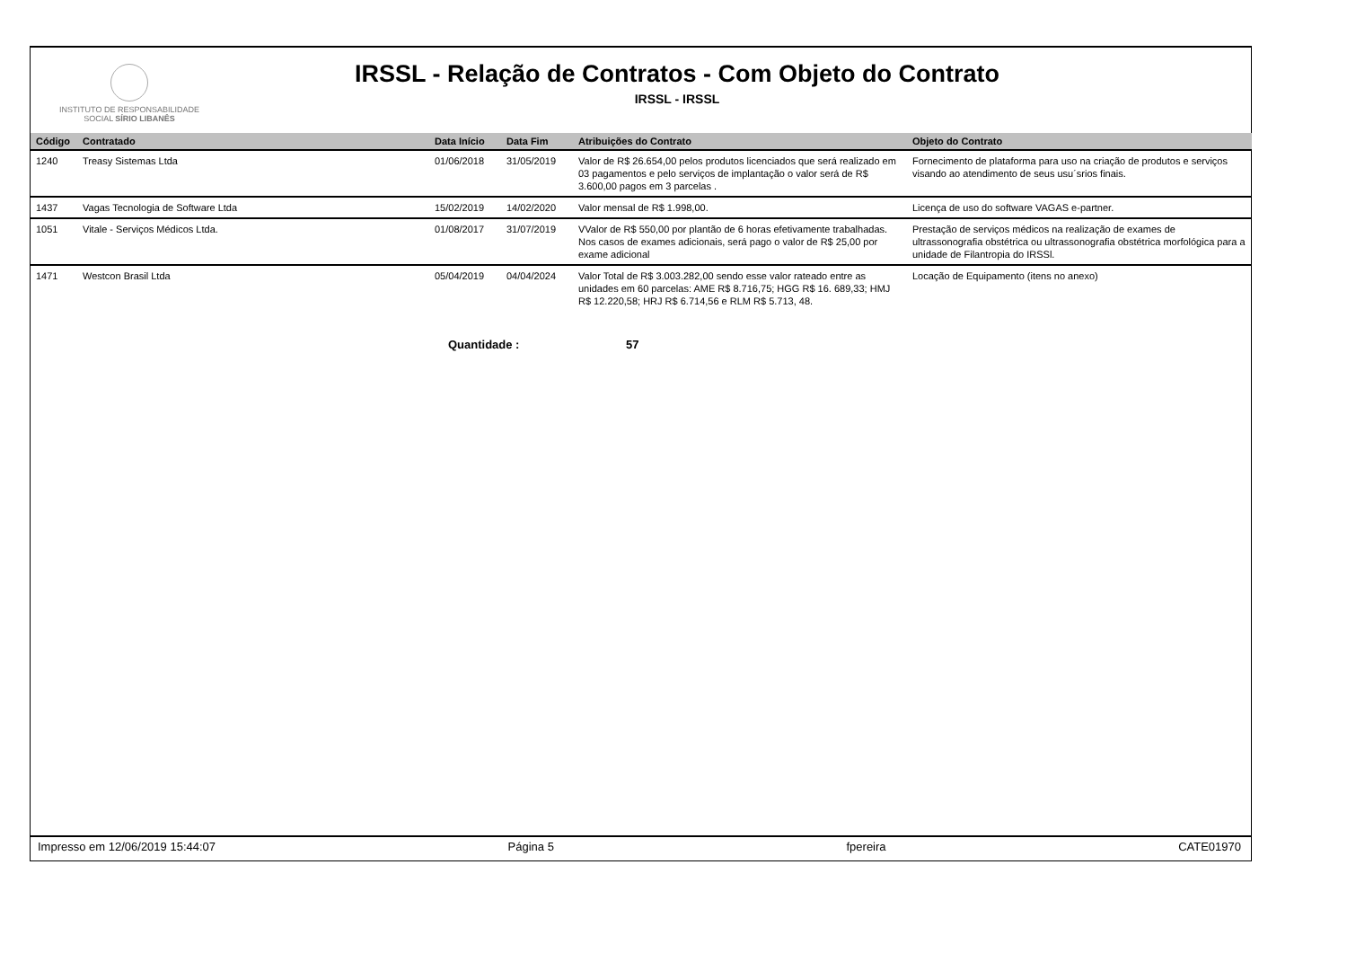INSTITUTO DE RESPONSABILIDADE
SOCIAL SÍRIO LIBANÊS
IRSSL - Relação de Contratos - Com Objeto do Contrato
IRSSL - IRSSL
| Código | Contratado | Data Início | Data Fim | Atribuições do Contrato | Objeto do Contrato |
| --- | --- | --- | --- | --- | --- |
| 1240 | Treasy Sistemas Ltda | 01/06/2018 | 31/05/2019 | Valor de R$ 26.654,00 pelos produtos licenciados que será realizado em 03 pagamentos e pelo serviços de implantação o valor será de R$ 3.600,00 pagos em 3 parcelas . | Fornecimento de plataforma para uso na criação de produtos e serviços visando ao atendimento de seus usu´srios finais. |
| 1437 | Vagas Tecnologia de Software Ltda | 15/02/2019 | 14/02/2020 | Valor mensal de R$ 1.998,00. | Licença de uso do software VAGAS e-partner. |
| 1051 | Vitale - Serviços Médicos Ltda. | 01/08/2017 | 31/07/2019 | VValor de R$ 550,00 por plantão de 6 horas efetivamente trabalhadas. Nos casos de exames adicionais, será pago o valor de R$ 25,00 por exame adicional | Prestação de serviços médicos na realização de exames de ultrassonografia obstétrica ou ultrassonografia obstétrica morfológica para a unidade de Filantropia do IRSSl. |
| 1471 | Westcon Brasil Ltda | 05/04/2019 | 04/04/2024 | Valor Total de R$ 3.003.282,00 sendo esse valor rateado entre as unidades em 60 parcelas: AME R$ 8.716,75; HGG R$ 16. 689,33; HMJ R$ 12.220,58; HRJ R$ 6.714,56 e RLM R$ 5.713, 48. | Locação de Equipamento (itens no anexo) |
Quantidade : 57
Impresso em 12/06/2019 15:44:07 Página 5 fpereira CATE01970